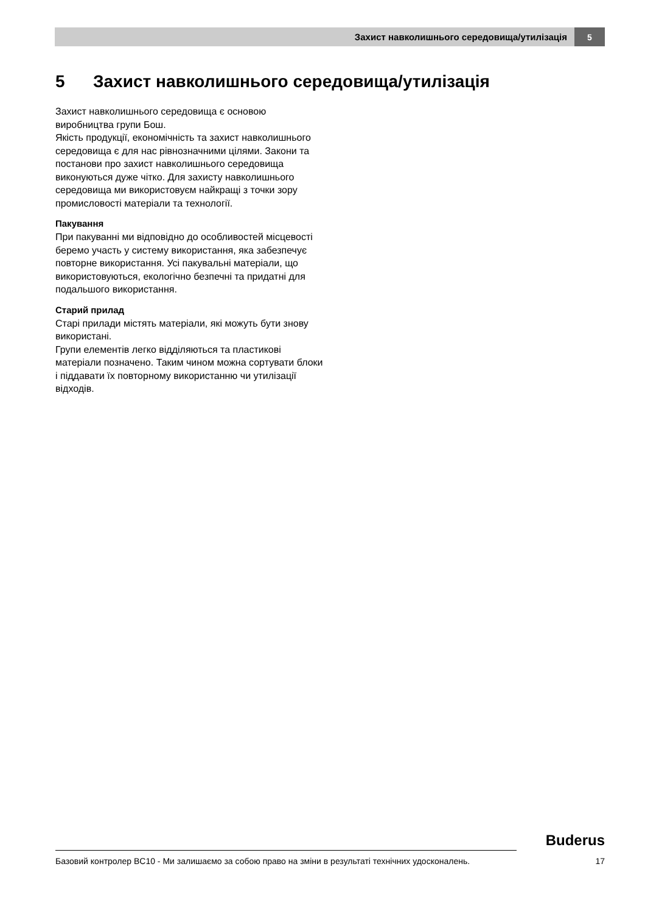Захист навколишнього середовища/утилізація 5
5 Захист навколишнього середовища/утилізація
Захист навколишнього середовища є основою виробництва групи Бош.
Якість продукції, економічність та захист навколишнього середовища є для нас рівнозначними цілями. Закони та постанови про захист навколишнього середовища виконуються дуже чітко. Для захисту навколишнього середовища ми використовуєм найкращі з точки зору промисловості матеріали та технології.
Пакування
При пакуванні ми відповідно до особливостей місцевості беремо участь у систему використання, яка забезпечує повторне використання. Усі пакувальні матеріали, що використовуються, екологічно безпечні та придатні для подальшого використання.
Старий прилад
Старі прилади містять матеріали, які можуть бути знову використані.
Групи елементів легко відділяються та пластикові матеріали позначено. Таким чином можна сортувати блоки і піддавати їх повторному використанню чи утилізації відходів.
Buderus
Базовий контролер BC10 - Ми залишаємо за собою право на зміни в результаті технічних удосконалень. 17